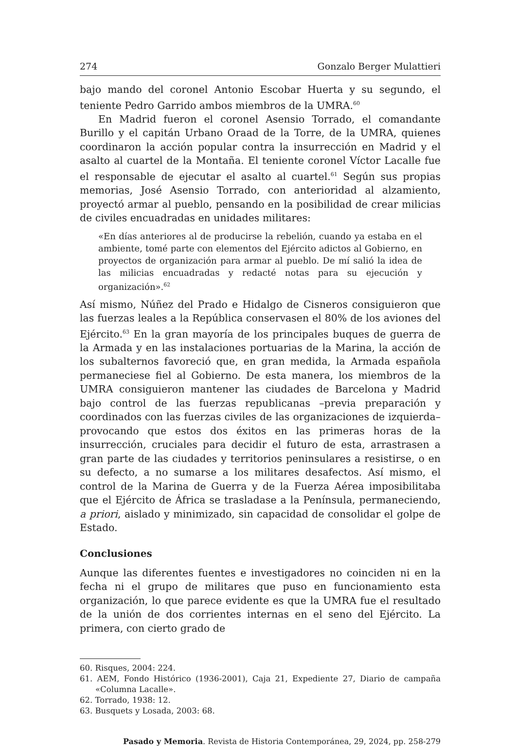274 Gonzalo Berger Mulattieri
bajo mando del coronel Antonio Escobar Huerta y su segundo, el teniente Pedro Garrido ambos miembros de la UMRA.<sup>60</sup>
En Madrid fueron el coronel Asensio Torrado, el comandante Burillo y el capitán Urbano Oraad de la Torre, de la UMRA, quienes coordinaron la acción popular contra la insurrección en Madrid y el asalto al cuartel de la Montaña. El teniente coronel Víctor Lacalle fue el responsable de ejecutar el asalto al cuartel.<sup>61</sup> Según sus propias memorias, José Asensio Torrado, con anterioridad al alzamiento, proyectó armar al pueblo, pensando en la posibilidad de crear milicias de civiles encuadradas en unidades militares:
«En días anteriores al de producirse la rebelión, cuando ya estaba en el ambiente, tomé parte con elementos del Ejército adictos al Gobierno, en proyectos de organización para armar al pueblo. De mí salió la idea de las milicias encuadradas y redacté notas para su ejecución y organización».<sup>62</sup>
Así mismo, Núñez del Prado e Hidalgo de Cisneros consiguieron que las fuerzas leales a la República conservasen el 80% de los aviones del Ejército.<sup>63</sup> En la gran mayoría de los principales buques de guerra de la Armada y en las instalaciones portuarias de la Marina, la acción de los subalternos favoreció que, en gran medida, la Armada española permaneciese fiel al Gobierno. De esta manera, los miembros de la UMRA consiguieron mantener las ciudades de Barcelona y Madrid bajo control de las fuerzas republicanas –previa preparación y coordinados con las fuerzas civiles de las organizaciones de izquierda– provocando que estos dos éxitos en las primeras horas de la insurrección, cruciales para decidir el futuro de esta, arrastrasen a gran parte de las ciudades y territorios peninsulares a resistirse, o en su defecto, a no sumarse a los militares desafectos. Así mismo, el control de la Marina de Guerra y de la Fuerza Aérea imposibilitaba que el Ejército de África se trasladase a la Península, permaneciendo, a priori, aislado y minimizado, sin capacidad de consolidar el golpe de Estado.
Conclusiones
Aunque las diferentes fuentes e investigadores no coinciden ni en la fecha ni el grupo de militares que puso en funcionamiento esta organización, lo que parece evidente es que la UMRA fue el resultado de la unión de dos corrientes internas en el seno del Ejército. La primera, con cierto grado de
60. Risques, 2004: 224.
61. AEM, Fondo Histórico (1936-2001), Caja 21, Expediente 27, Diario de campaña «Columna Lacalle».
62. Torrado, 1938: 12.
63. Busquets y Losada, 2003: 68.
Pasado y Memoria. Revista de Historia Contemporánea, 29, 2024, pp. 258-279